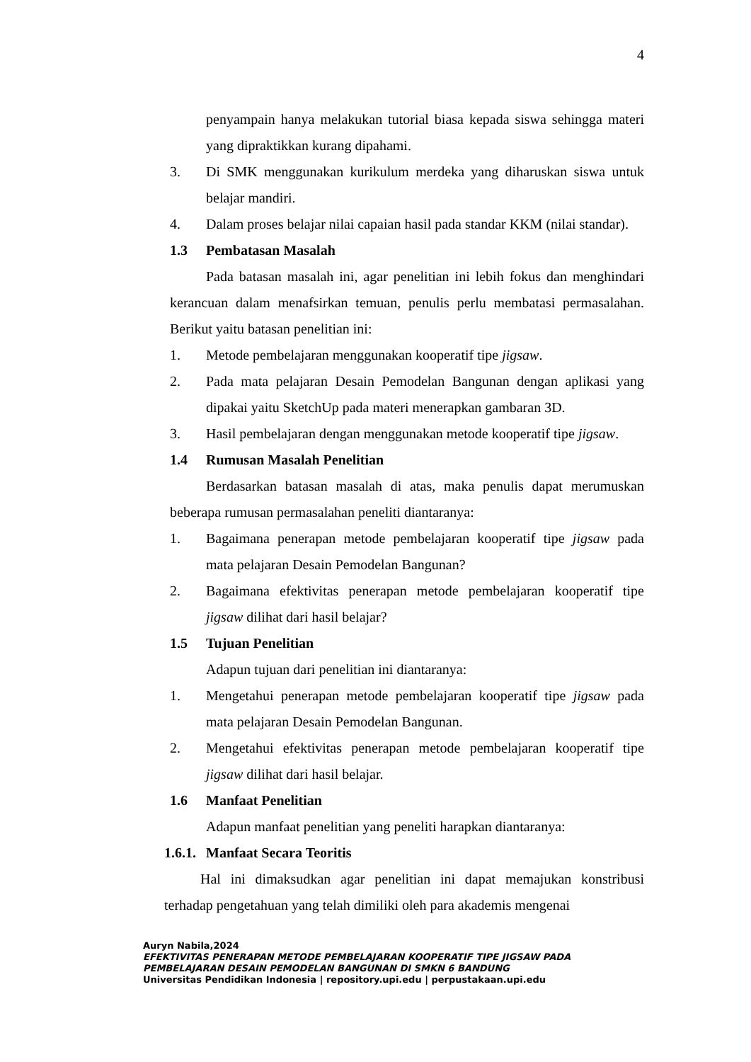4
penyampain hanya melakukan tutorial biasa kepada siswa sehingga materi yang dipraktikkan kurang dipahami.
3. Di SMK menggunakan kurikulum merdeka yang diharuskan siswa untuk belajar mandiri.
4. Dalam proses belajar nilai capaian hasil pada standar KKM (nilai standar).
1.3 Pembatasan Masalah
Pada batasan masalah ini, agar penelitian ini lebih fokus dan menghindari kerancuan dalam menafsirkan temuan, penulis perlu membatasi permasalahan. Berikut yaitu batasan penelitian ini:
1. Metode pembelajaran menggunakan kooperatif tipe jigsaw.
2. Pada mata pelajaran Desain Pemodelan Bangunan dengan aplikasi yang dipakai yaitu SketchUp pada materi menerapkan gambaran 3D.
3. Hasil pembelajaran dengan menggunakan metode kooperatif tipe jigsaw.
1.4 Rumusan Masalah Penelitian
Berdasarkan batasan masalah di atas, maka penulis dapat merumuskan beberapa rumusan permasalahan peneliti diantaranya:
1. Bagaimana penerapan metode pembelajaran kooperatif tipe jigsaw pada mata pelajaran Desain Pemodelan Bangunan?
2. Bagaimana efektivitas penerapan metode pembelajaran kooperatif tipe jigsaw dilihat dari hasil belajar?
1.5 Tujuan Penelitian
Adapun tujuan dari penelitian ini diantaranya:
1. Mengetahui penerapan metode pembelajaran kooperatif tipe jigsaw pada mata pelajaran Desain Pemodelan Bangunan.
2. Mengetahui efektivitas penerapan metode pembelajaran kooperatif tipe jigsaw dilihat dari hasil belajar.
1.6 Manfaat Penelitian
Adapun manfaat penelitian yang peneliti harapkan diantaranya:
1.6.1. Manfaat Secara Teoritis
Hal ini dimaksudkan agar penelitian ini dapat memajukan konstribusi terhadap pengetahuan yang telah dimiliki oleh para akademis mengenai
Auryn Nabila,2024
EFEKTIVITAS PENERAPAN METODE PEMBELAJARAN KOOPERATIF TIPE JIGSAW PADA
PEMBELAJARAN DESAIN PEMODELAN BANGUNAN DI SMKN 6 BANDUNG
Universitas Pendidikan Indonesia | repository.upi.edu | perpustakaan.upi.edu